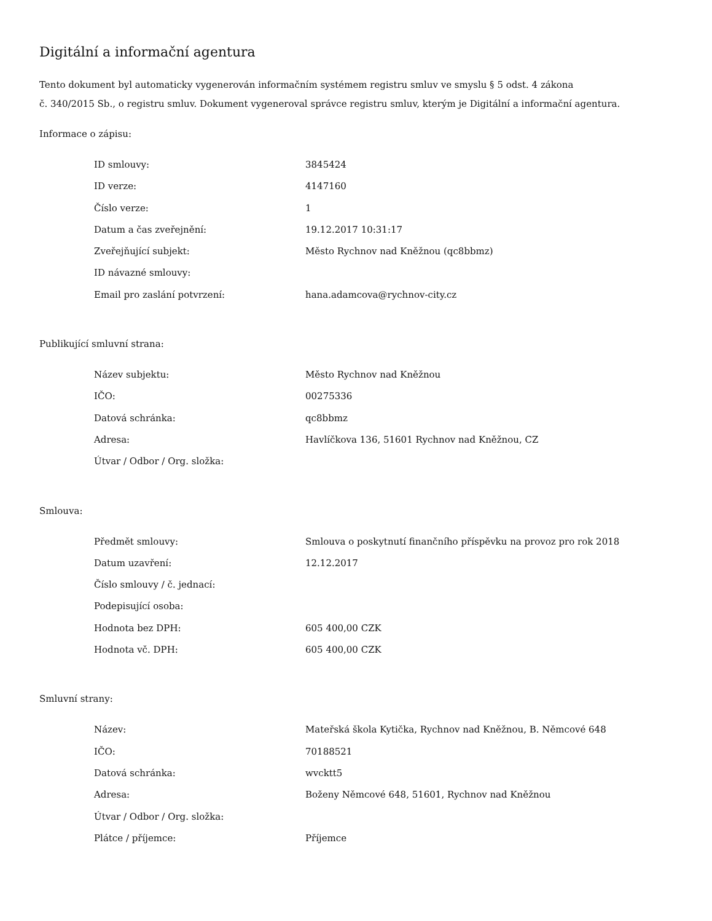Digitální a informační agentura
Tento dokument byl automaticky vygenerován informačním systémem registru smluv ve smyslu § 5 odst. 4 zákona
č. 340/2015 Sb., o registru smluv. Dokument vygeneroval správce registru smluv, kterým je Digitální a informační agentura.
Informace o zápisu:
| ID smlouvy: | 3845424 |
| ID verze: | 4147160 |
| Číslo verze: | 1 |
| Datum a čas zveřejnění: | 19.12.2017 10:31:17 |
| Zveřejňující subjekt: | Město Rychnov nad Kněžnou (qc8bbmz) |
| ID návazné smlouvy: | |
| Email pro zaslání potvrzení: | hana.adamcova@rychnov-city.cz |
Publikující smluvní strana:
| Název subjektu: | Město Rychnov nad Kněžnou |
| IČO: | 00275336 |
| Datová schránka: | qc8bbmz |
| Adresa: | Havlíčkova 136, 51601 Rychnov nad Kněžnou, CZ |
| Útvar / Odbor / Org. složka: | |
Smlouva:
| Předmět smlouvy: | Smlouva o poskytnutí finančního příspěvku na provoz pro rok 2018 |
| Datum uzavření: | 12.12.2017 |
| Číslo smlouvy / č. jednací: | |
| Podepisující osoba: | |
| Hodnota bez DPH: | 605 400,00 CZK |
| Hodnota vč. DPH: | 605 400,00 CZK |
Smluvní strany:
| Název: | Mateřská škola Kytička, Rychnov nad Kněžnou, B. Němcové 648 |
| IČO: | 70188521 |
| Datová schránka: | wvcktt5 |
| Adresa: | Boženy Němcové 648, 51601, Rychnov nad Kněžnou |
| Útvar / Odbor / Org. složka: | |
| Plátce / příjemce: | Příjemce |